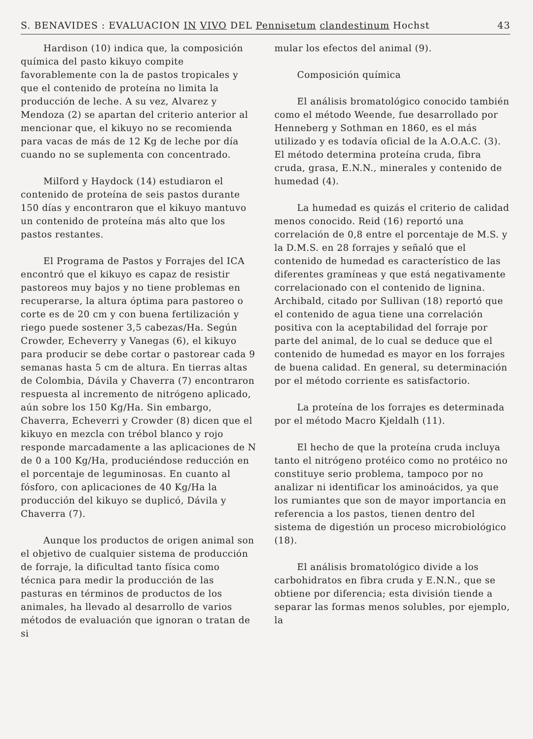S. BENAVIDES : EVALUACION IN VIVO DEL Pennisetum clandestinum Hochst 43
Hardison (10) indica que, la composición química del pasto kikuyo compite favorablemente con la de pastos tropicales y que el contenido de proteína no limita la producción de leche. A su vez, Alvarez y Mendoza (2) se apartan del criterio anterior al mencionar que, el kikuyo no se recomienda para vacas de más de 12 Kg de leche por día cuando no se suplementa con concentrado.
Milford y Haydock (14) estudiaron el contenido de proteína de seis pastos durante 150 días y encontraron que el kikuyo mantuvo un contenido de proteína más alto que los pastos restantes.
El Programa de Pastos y Forrajes del ICA encontró que el kikuyo es capaz de resistir pastoreos muy bajos y no tiene problemas en recuperarse, la altura óptima para pastoreo o corte es de 20 cm y con buena fertilización y riego puede sostener 3,5 cabezas/Ha. Según Crowder, Echeverry y Vanegas (6), el kikuyo para producir se debe cortar o pastorear cada 9 semanas hasta 5 cm de altura. En tierras altas de Colombia, Dávila y Chaverra (7) encontraron respuesta al incremento de nitrógeno aplicado, aún sobre los 150 Kg/Ha. Sin embargo, Chaverra, Echeverri y Crowder (8) dicen que el kikuyo en mezcla con trébol blanco y rojo responde marcadamente a las aplicaciones de N de 0 a 100 Kg/Ha, produciéndose reducción en el porcentaje de leguminosas. En cuanto al fósforo, con aplicaciones de 40 Kg/Ha la producción del kikuyo se duplicó, Dávila y Chaverra (7).
Aunque los productos de origen animal son el objetivo de cualquier sistema de producción de forraje, la dificultad tanto física como técnica para medir la producción de las pasturas en términos de productos de los animales, ha llevado al desarrollo de varios métodos de evaluación que ignoran o tratan de si
mular los efectos del animal (9).
Composición química
El análisis bromatológico conocido también como el método Weende, fue desarrollado por Henneberg y Sothman en 1860, es el más utilizado y es todavía oficial de la A.O.A.C. (3). El método determina proteína cruda, fibra cruda, grasa, E.N.N., minerales y contenido de humedad (4).
La humedad es quizás el criterio de calidad menos conocido. Reid (16) reportó una correlación de 0,8 entre el porcentaje de M.S. y la D.M.S. en 28 forrajes y señaló que el contenido de humedad es característico de las diferentes gramíneas y que está negativamente correlacionado con el contenido de lignina. Archibald, citado por Sullivan (18) reportó que el contenido de agua tiene una correlación positiva con la aceptabilidad del forraje por parte del animal, de lo cual se deduce que el contenido de humedad es mayor en los forrajes de buena calidad. En general, su determinación por el método corriente es satisfactorio.
La proteína de los forrajes es determinada por el método Macro Kjeldalh (11).
El hecho de que la proteína cruda incluya tanto el nitrógeno protéico como no protéico no constituye serio problema, tampoco por no analizar ni identificar los aminoácidos, ya que los rumiantes que son de mayor importancia en referencia a los pastos, tienen dentro del sistema de digestión un proceso microbiológico (18).
El análisis bromatológico divide a los carbohidratos en fibra cruda y E.N.N., que se obtiene por diferencia; esta división tiende a separar las formas menos solubles, por ejemplo, la